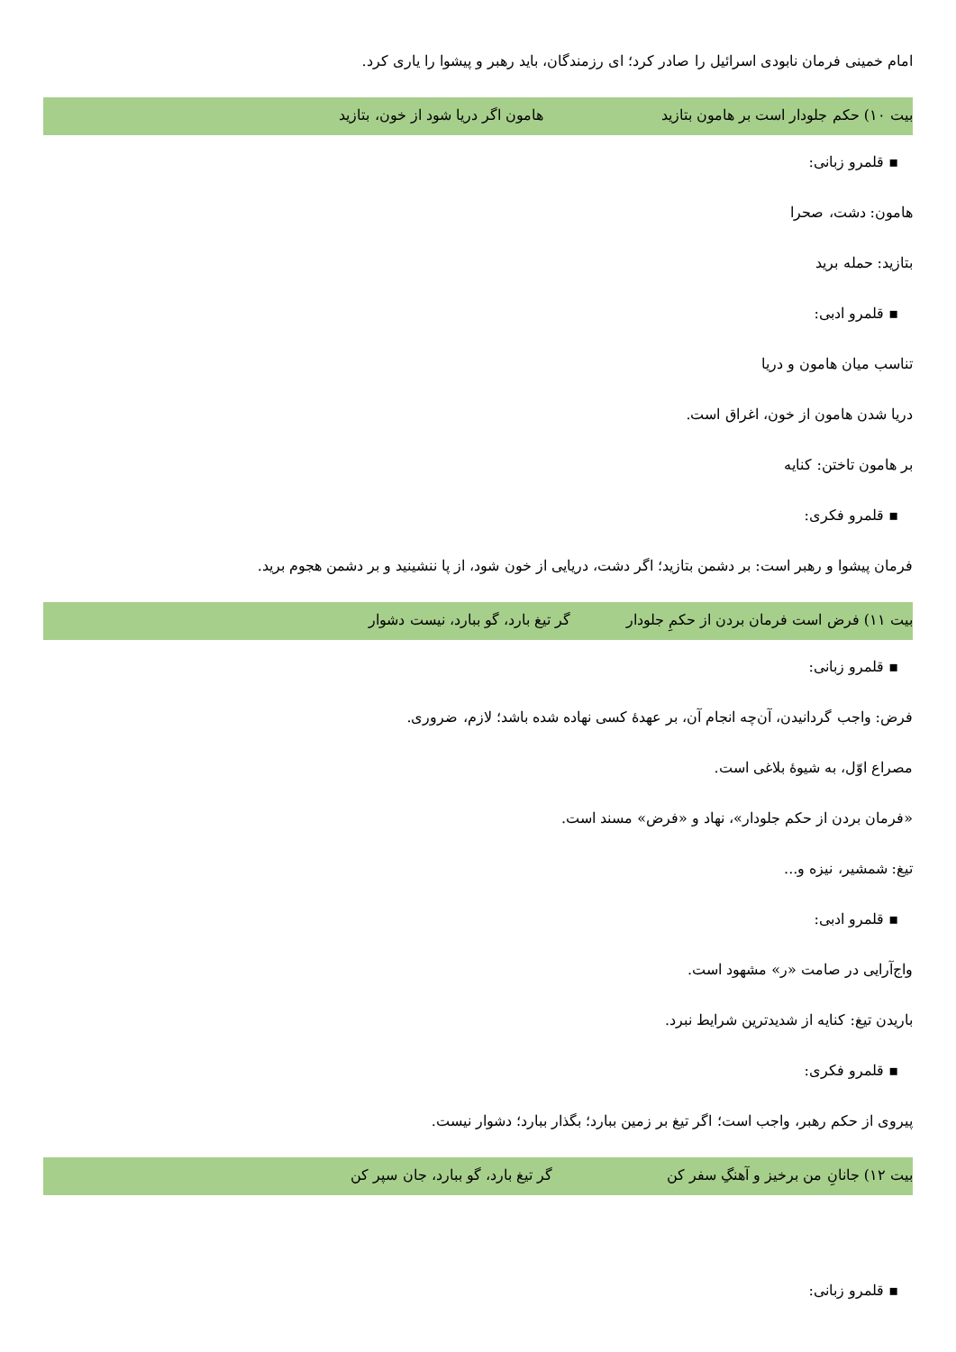امام خمینی فرمان نابودی اسرائیل را صادر کرد؛ ای رزمندگان، باید رهبر و پیشوا را یاری کرد.
بیت ۱۰) حکم جلودار است بر هامون بتازید هامون اگر دریا شود از خون، بتازید
▪ قلمرو زبانی:
هامون: دشت، صحرا
بتازید: حمله برید
▪ قلمرو ادبی:
تناسب میان هامون و دریا
دریا شدن هامون از خون، اغراق است.
بر هامون تاختن: کنایه
▪ قلمرو فکری:
فرمان پیشوا و رهبر است: بر دشمن بتازید؛ اگر دشت، دریایی از خون شود، از پا ننشینید و بر دشمن هجوم برید.
بیت ۱۱) فرض است فرمان بردن از حکمِ جلودار گر تیغ بارد، گو ببارد، نیست دشوار
▪ قلمرو زبانی:
فرض: واجب گردانیدن، آن‌چه انجام آن، بر عهدهٔ کسی نهاده شده باشد؛ لازم، ضروری.
مصراع اوّل، به شیوهٔ بلاغی است.
«فرمان بردن از حکم جلودار»، نهاد و «فرض» مسند است.
تیغ: شمشیر، نیزه و...
▪ قلمرو ادبی:
واج‌آرایی در صامت «ر» مشهود است.
باریدن تیغ: کنایه از شدیدترین شرایط نبرد.
▪ قلمرو فکری:
پیروی از حکم رهبر، واجب است؛ اگر تیغ بر زمین ببارد؛ بگذار ببارد؛ دشوار نیست.
بیت ۱۲) جانانِ من برخیز و آهنگِ سفر کن گر تیغ بارد، گو ببارد، جان سپر کن
▪ قلمرو زبانی: